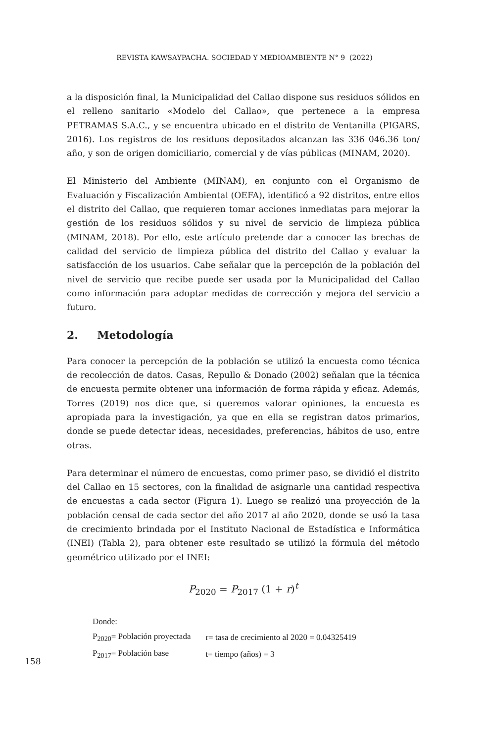REVISTA KAWSAYPACHA. SOCIEDAD Y MEDIOAMBIENTE N° 9 (2022)
a la disposición final, la Municipalidad del Callao dispone sus residuos sólidos en el relleno sanitario «Modelo del Callao», que pertenece a la empresa PETRAMAS S.A.C., y se encuentra ubicado en el distrito de Ventanilla (PIGARS, 2016). Los registros de los residuos depositados alcanzan las 336 046.36 ton/ año, y son de origen domiciliario, comercial y de vías públicas (MINAM, 2020).
El Ministerio del Ambiente (MINAM), en conjunto con el Organismo de Evaluación y Fiscalización Ambiental (OEFA), identificó a 92 distritos, entre ellos el distrito del Callao, que requieren tomar acciones inmediatas para mejorar la gestión de los residuos sólidos y su nivel de servicio de limpieza pública (MINAM, 2018). Por ello, este artículo pretende dar a conocer las brechas de calidad del servicio de limpieza pública del distrito del Callao y evaluar la satisfacción de los usuarios. Cabe señalar que la percepción de la población del nivel de servicio que recibe puede ser usada por la Municipalidad del Callao como información para adoptar medidas de corrección y mejora del servicio a futuro.
2. Metodología
Para conocer la percepción de la población se utilizó la encuesta como técnica de recolección de datos. Casas, Repullo & Donado (2002) señalan que la técnica de encuesta permite obtener una información de forma rápida y eficaz. Además, Torres (2019) nos dice que, si queremos valorar opiniones, la encuesta es apropiada para la investigación, ya que en ella se registran datos primarios, donde se puede detectar ideas, necesidades, preferencias, hábitos de uso, entre otras.
Para determinar el número de encuestas, como primer paso, se dividió el distrito del Callao en 15 sectores, con la finalidad de asignarle una cantidad respectiva de encuestas a cada sector (Figura 1). Luego se realizó una proyección de la población censal de cada sector del año 2017 al año 2020, donde se usó la tasa de crecimiento brindada por el Instituto Nacional de Estadística e Informática (INEI) (Tabla 2), para obtener este resultado se utilizó la fórmula del método geométrico utilizado por el INEI:
P<sub>2020</sub> = P<sub>2017</sub> (1 + r)<sup>t</sup>
Donde:
| P<sub>2020</sub>= Población proyectada | r= tasa de crecimiento al 2020 = 0.04325419 |
| P<sub>2017</sub>= Población base | t= tiempo (años) = 3 |
158